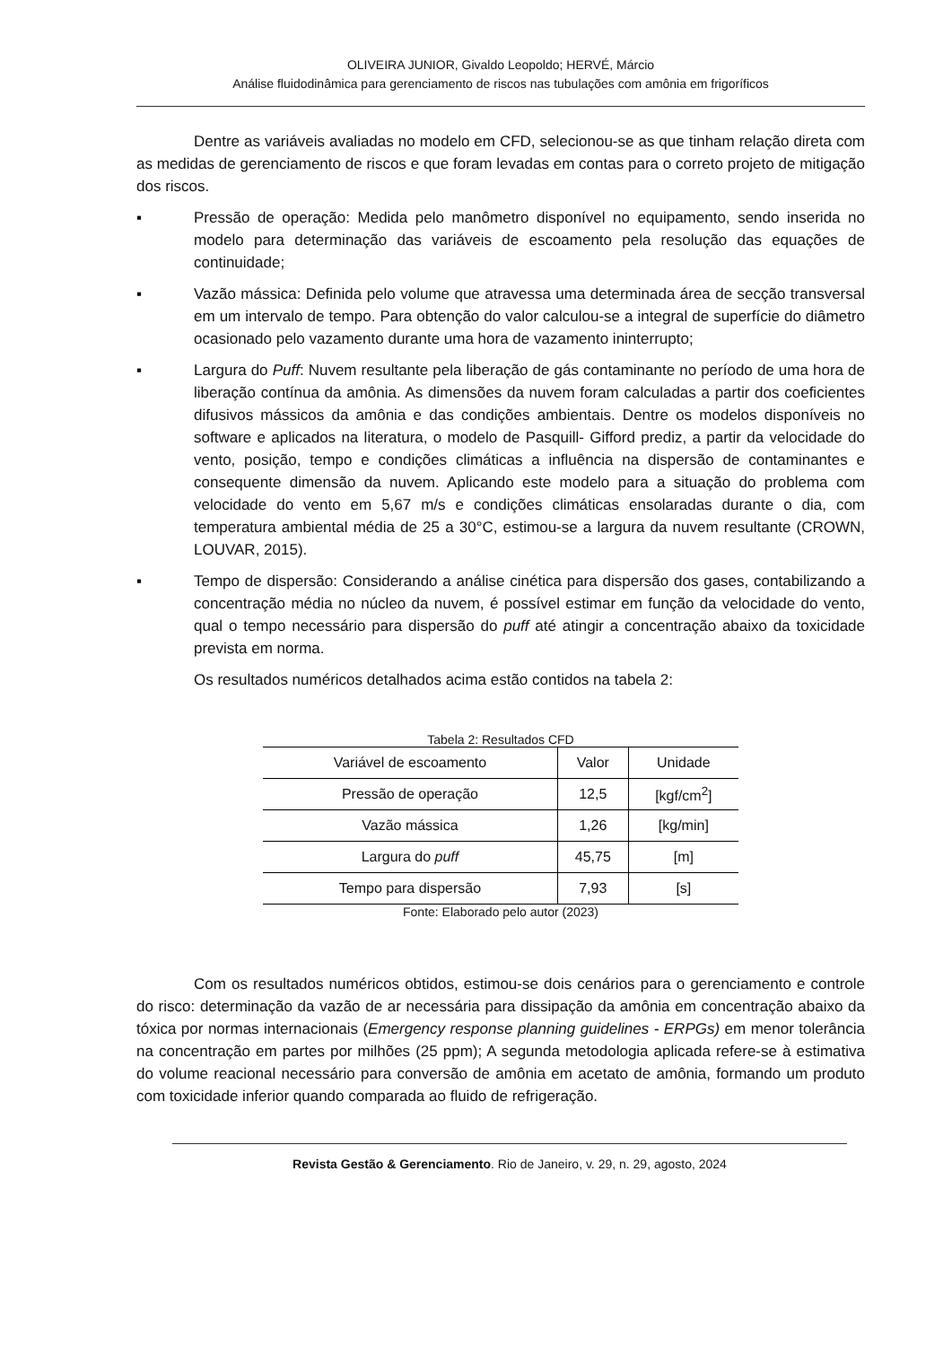OLIVEIRA JUNIOR, Givaldo Leopoldo; HERVÉ, Márcio
Análise fluidodinâmica para gerenciamento de riscos nas tubulações com amônia em frigoríficos
Dentre as variáveis avaliadas no modelo em CFD, selecionou-se as que tinham relação direta com as medidas de gerenciamento de riscos e que foram levadas em contas para o correto projeto de mitigação dos riscos.
▪ Pressão de operação: Medida pelo manômetro disponível no equipamento, sendo inserida no modelo para determinação das variáveis de escoamento pela resolução das equações de continuidade;
▪ Vazão mássica: Definida pelo volume que atravessa uma determinada área de secção transversal em um intervalo de tempo. Para obtenção do valor calculou-se a integral de superfície do diâmetro ocasionado pelo vazamento durante uma hora de vazamento ininterrupto;
▪ Largura do Puff: Nuvem resultante pela liberação de gás contaminante no período de uma hora de liberação contínua da amônia. As dimensões da nuvem foram calculadas a partir dos coeficientes difusivos mássicos da amônia e das condições ambientais. Dentre os modelos disponíveis no software e aplicados na literatura, o modelo de Pasquill- Gifford prediz, a partir da velocidade do vento, posição, tempo e condições climáticas a influência na dispersão de contaminantes e consequente dimensão da nuvem. Aplicando este modelo para a situação do problema com velocidade do vento em 5,67 m/s e condições climáticas ensolaradas durante o dia, com temperatura ambiental média de 25 a 30°C, estimou-se a largura da nuvem resultante (CROWN, LOUVAR, 2015).
▪ Tempo de dispersão: Considerando a análise cinética para dispersão dos gases, contabilizando a concentração média no núcleo da nuvem, é possível estimar em função da velocidade do vento, qual o tempo necessário para dispersão do puff até atingir a concentração abaixo da toxicidade prevista em norma.
Os resultados numéricos detalhados acima estão contidos na tabela 2:
Tabela 2: Resultados CFD
| Variável de escoamento | Valor | Unidade |
| --- | --- | --- |
| Pressão de operação | 12,5 | [kgf/cm<sup>2</sup>] |
| Vazão mássica | 1,26 | [kg/min] |
| Largura do puff | 45,75 | [m] |
| Tempo para dispersão | 7,93 | [s] |
Fonte: Elaborado pelo autor (2023)
Com os resultados numéricos obtidos, estimou-se dois cenários para o gerenciamento e controle do risco: determinação da vazão de ar necessária para dissipação da amônia em concentração abaixo da tóxica por normas internacionais (Emergency response planning guidelines - ERPGs) em menor tolerância na concentração em partes por milhões (25 ppm); A segunda metodologia aplicada refere-se à estimativa do volume reacional necessário para conversão de amônia em acetato de amônia, formando um produto com toxicidade inferior quando comparada ao fluido de refrigeração.
Revista Gestão & Gerenciamento. Rio de Janeiro, v. 29, n. 29, agosto, 2024